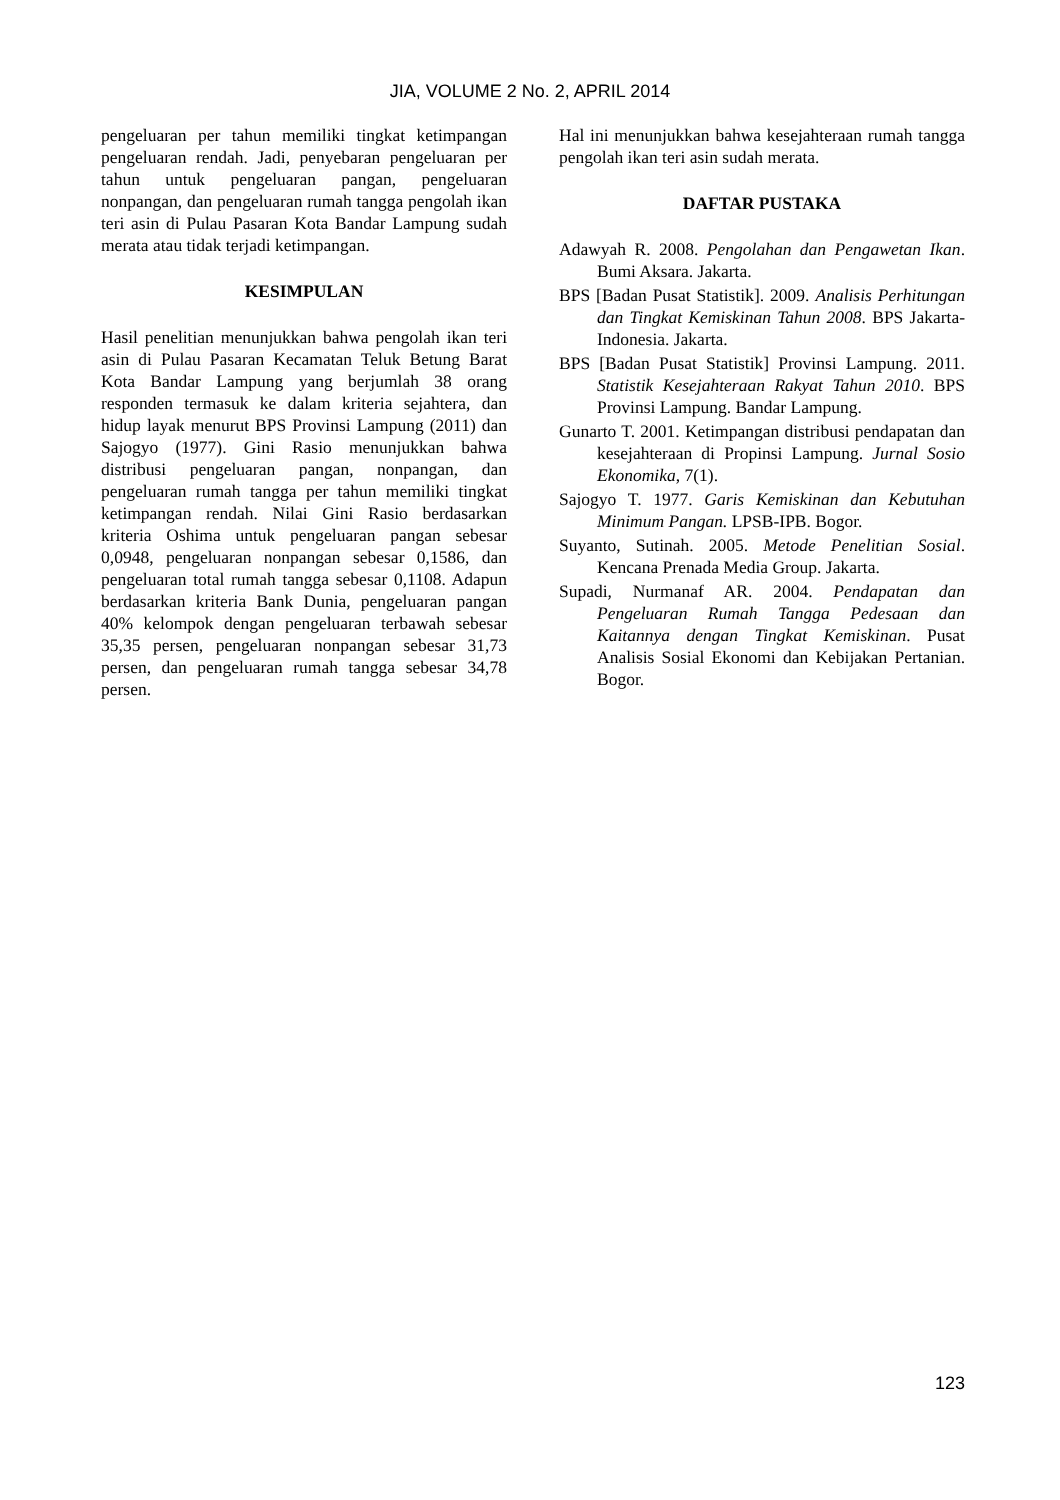JIA, VOLUME 2 No. 2, APRIL 2014
pengeluaran per tahun memiliki tingkat ketimpangan pengeluaran rendah. Jadi, penyebaran pengeluaran per tahun untuk pengeluaran pangan, pengeluaran nonpangan, dan pengeluaran rumah tangga pengolah ikan teri asin di Pulau Pasaran Kota Bandar Lampung sudah merata atau tidak terjadi ketimpangan.
KESIMPULAN
Hasil penelitian menunjukkan bahwa pengolah ikan teri asin di Pulau Pasaran Kecamatan Teluk Betung Barat Kota Bandar Lampung yang berjumlah 38 orang responden termasuk ke dalam kriteria sejahtera, dan hidup layak menurut BPS Provinsi Lampung (2011) dan Sajogyo (1977). Gini Rasio menunjukkan bahwa distribusi pengeluaran pangan, nonpangan, dan pengeluaran rumah tangga per tahun memiliki tingkat ketimpangan rendah. Nilai Gini Rasio berdasarkan kriteria Oshima untuk pengeluaran pangan sebesar 0,0948, pengeluaran nonpangan sebesar 0,1586, dan pengeluaran total rumah tangga sebesar 0,1108. Adapun berdasarkan kriteria Bank Dunia, pengeluaran pangan 40% kelompok dengan pengeluaran terbawah sebesar 35,35 persen, pengeluaran nonpangan sebesar 31,73 persen, dan pengeluaran rumah tangga sebesar 34,78 persen.
Hal ini menunjukkan bahwa kesejahteraan rumah tangga pengolah ikan teri asin sudah merata.
DAFTAR PUSTAKA
Adawyah R. 2008. Pengolahan dan Pengawetan Ikan. Bumi Aksara. Jakarta.
BPS [Badan Pusat Statistik]. 2009. Analisis Perhitungan dan Tingkat Kemiskinan Tahun 2008. BPS Jakarta-Indonesia. Jakarta.
BPS [Badan Pusat Statistik] Provinsi Lampung. 2011. Statistik Kesejahteraan Rakyat Tahun 2010. BPS Provinsi Lampung. Bandar Lampung.
Gunarto T. 2001. Ketimpangan distribusi pendapatan dan kesejahteraan di Propinsi Lampung. Jurnal Sosio Ekonomika, 7(1).
Sajogyo T. 1977. Garis Kemiskinan dan Kebutuhan Minimum Pangan. LPSB-IPB. Bogor.
Suyanto, Sutinah. 2005. Metode Penelitian Sosial. Kencana Prenada Media Group. Jakarta.
Supadi, Nurmanaf AR. 2004. Pendapatan dan Pengeluaran Rumah Tangga Pedesaan dan Kaitannya dengan Tingkat Kemiskinan. Pusat Analisis Sosial Ekonomi dan Kebijakan Pertanian. Bogor.
123